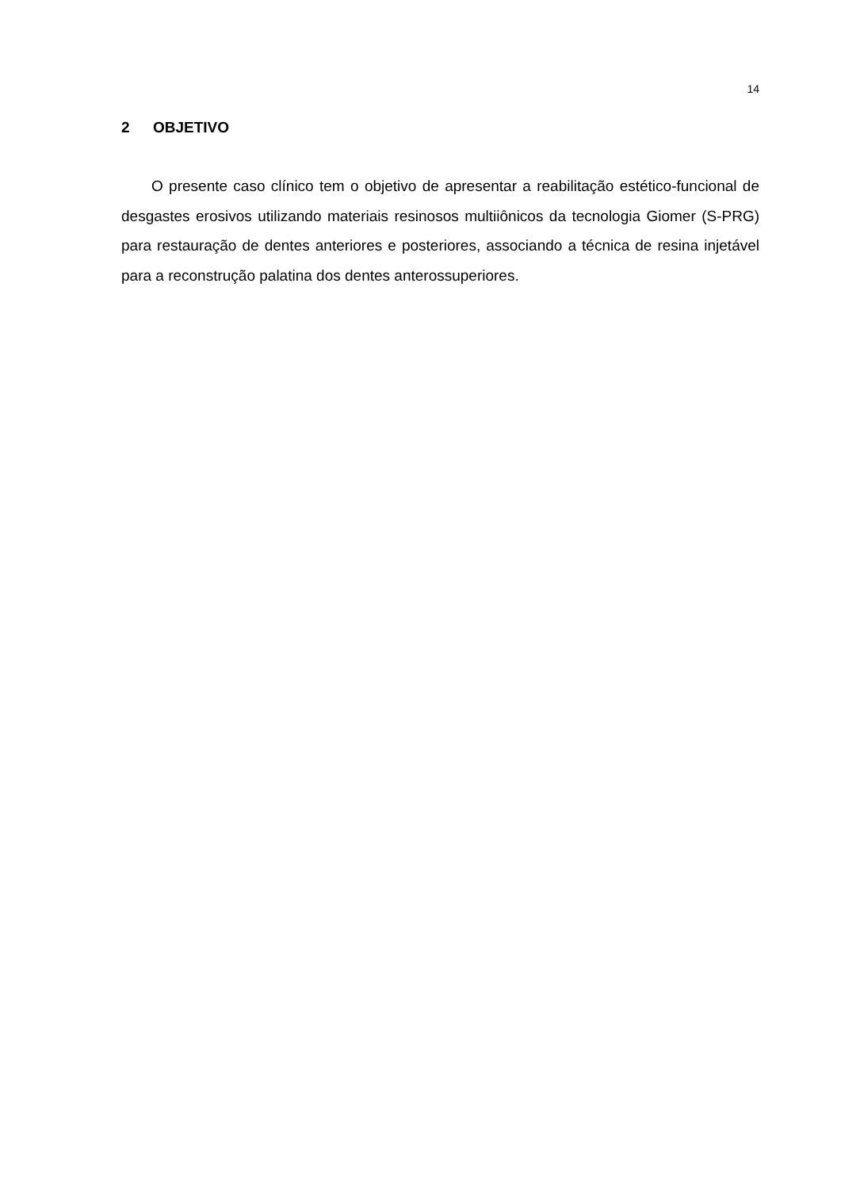14
2 OBJETIVO
O presente caso clínico tem o objetivo de apresentar a reabilitação estético-funcional de desgastes erosivos utilizando materiais resinosos multiiônicos da tecnologia Giomer (S-PRG) para restauração de dentes anteriores e posteriores, associando a técnica de resina injetável para a reconstrução palatina dos dentes anterossuperiores.